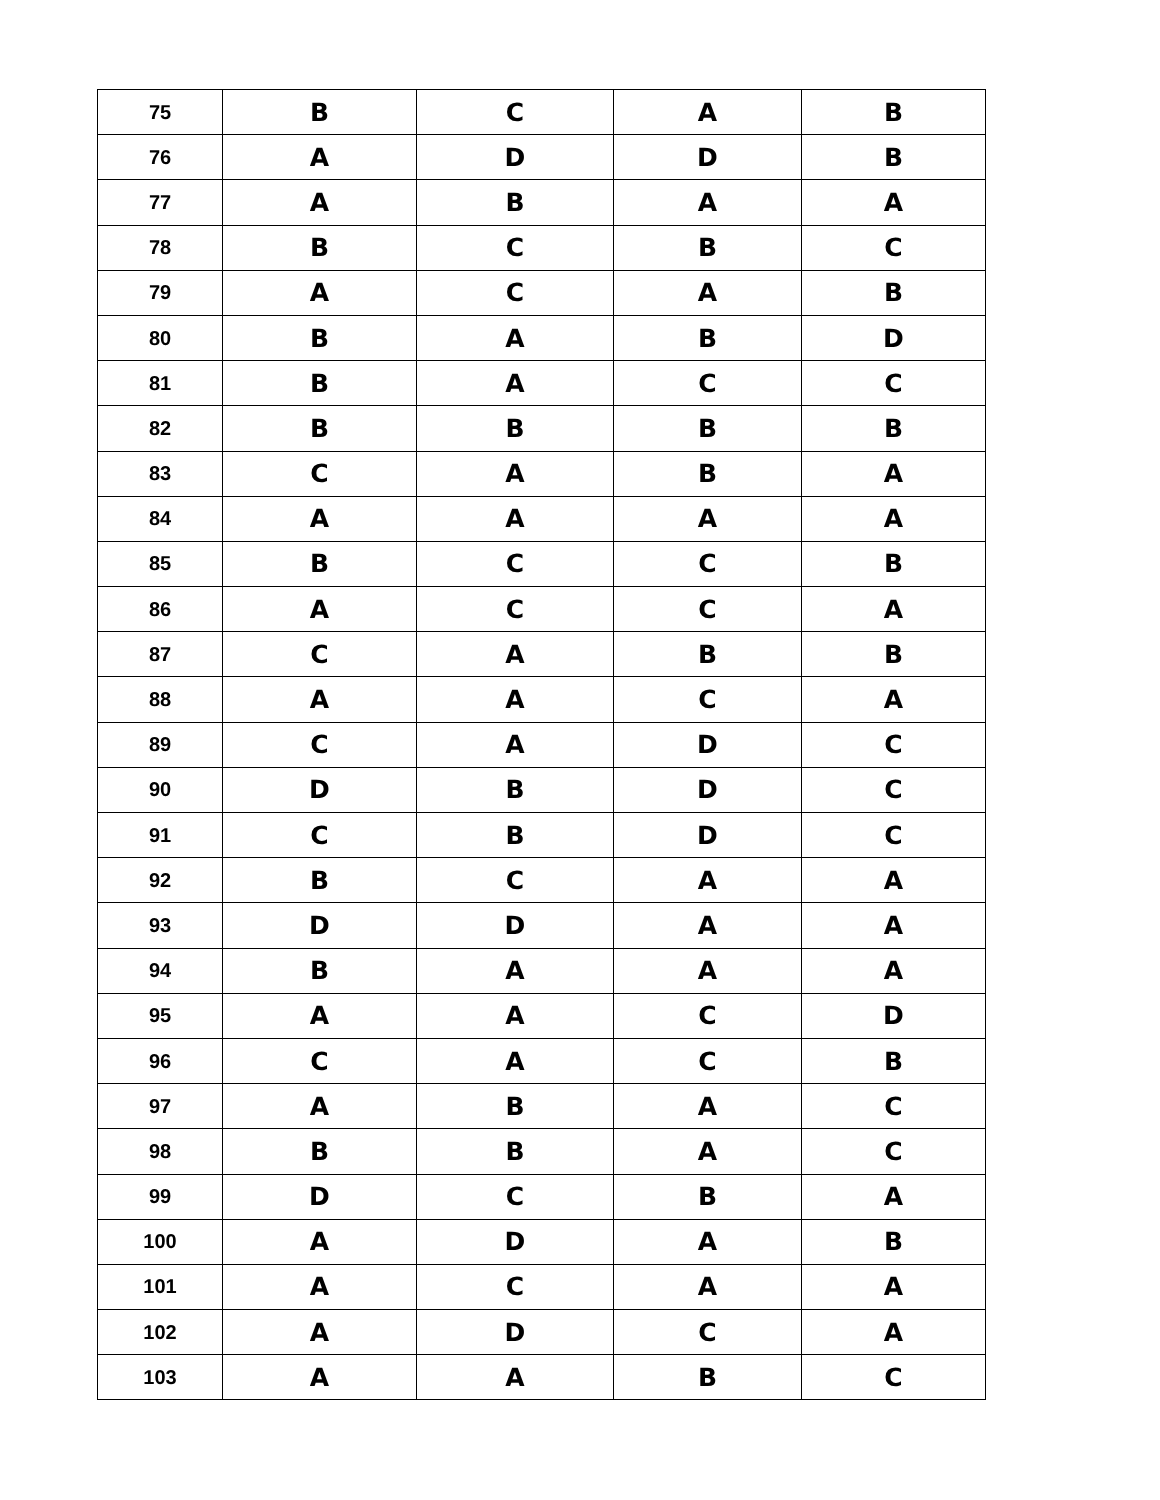| 75 | B | C | A | B |
| 76 | A | D | D | B |
| 77 | A | B | A | A |
| 78 | B | C | B | C |
| 79 | A | C | A | B |
| 80 | B | A | B | D |
| 81 | B | A | C | C |
| 82 | B | B | B | B |
| 83 | C | A | B | A |
| 84 | A | A | A | A |
| 85 | B | C | C | B |
| 86 | A | C | C | A |
| 87 | C | A | B | B |
| 88 | A | A | C | A |
| 89 | C | A | D | C |
| 90 | D | B | D | C |
| 91 | C | B | D | C |
| 92 | B | C | A | A |
| 93 | D | D | A | A |
| 94 | B | A | A | A |
| 95 | A | A | C | D |
| 96 | C | A | C | B |
| 97 | A | B | A | C |
| 98 | B | B | A | C |
| 99 | D | C | B | A |
| 100 | A | D | A | B |
| 101 | A | C | A | A |
| 102 | A | D | C | A |
| 103 | A | A | B | C |